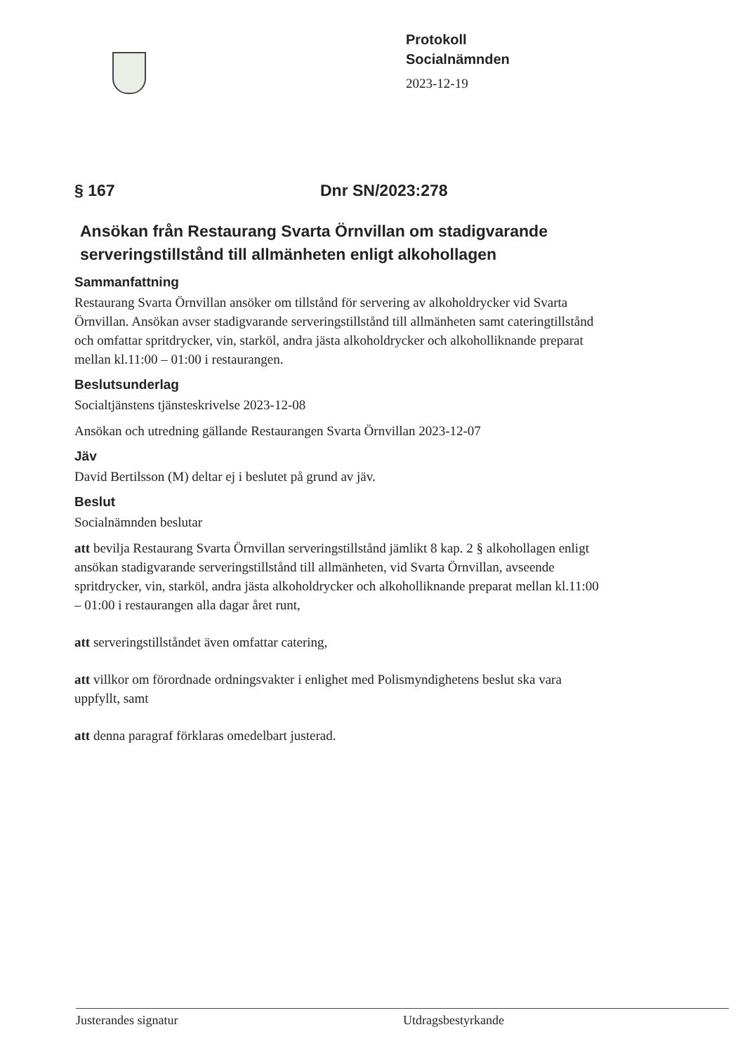Protokoll
Socialnämnden
2023-12-19
§ 167 Dnr SN/2023:278
Ansökan från Restaurang Svarta Örnvillan om stadigvarande serveringstillstånd till allmänheten enligt alkohollagen
Sammanfattning
Restaurang Svarta Örnvillan ansöker om tillstånd för servering av alkoholdrycker vid Svarta Örnvillan. Ansökan avser stadigvarande serveringstillstånd till allmänheten samt cateringtillstånd och omfattar spritdrycker, vin, starköl, andra jästa alkoholdrycker och alkoholliknande preparat mellan kl.11:00 – 01:00 i restaurangen.
Beslutsunderlag
Socialtjänstens tjänsteskrivelse 2023-12-08
Ansökan och utredning gällande Restaurangen Svarta Örnvillan 2023-12-07
Jäv
David Bertilsson (M) deltar ej i beslutet på grund av jäv.
Beslut
Socialnämnden beslutar
att bevilja Restaurang Svarta Örnvillan serveringstillstånd jämlikt 8 kap. 2 § alkohollagen enligt ansökan stadigvarande serveringstillstånd till allmänheten, vid Svarta Örnvillan, avseende spritdrycker, vin, starköl, andra jästa alkoholdrycker och alkoholliknande preparat mellan kl.11:00 – 01:00 i restaurangen alla dagar året runt,
att serveringstillståndet även omfattar catering,
att villkor om förordnade ordningsvakter i enlighet med Polismyndighetens beslut ska vara uppfyllt, samt
att denna paragraf förklaras omedelbart justerad.
Justerandes signatur Utdragsbestyrkande